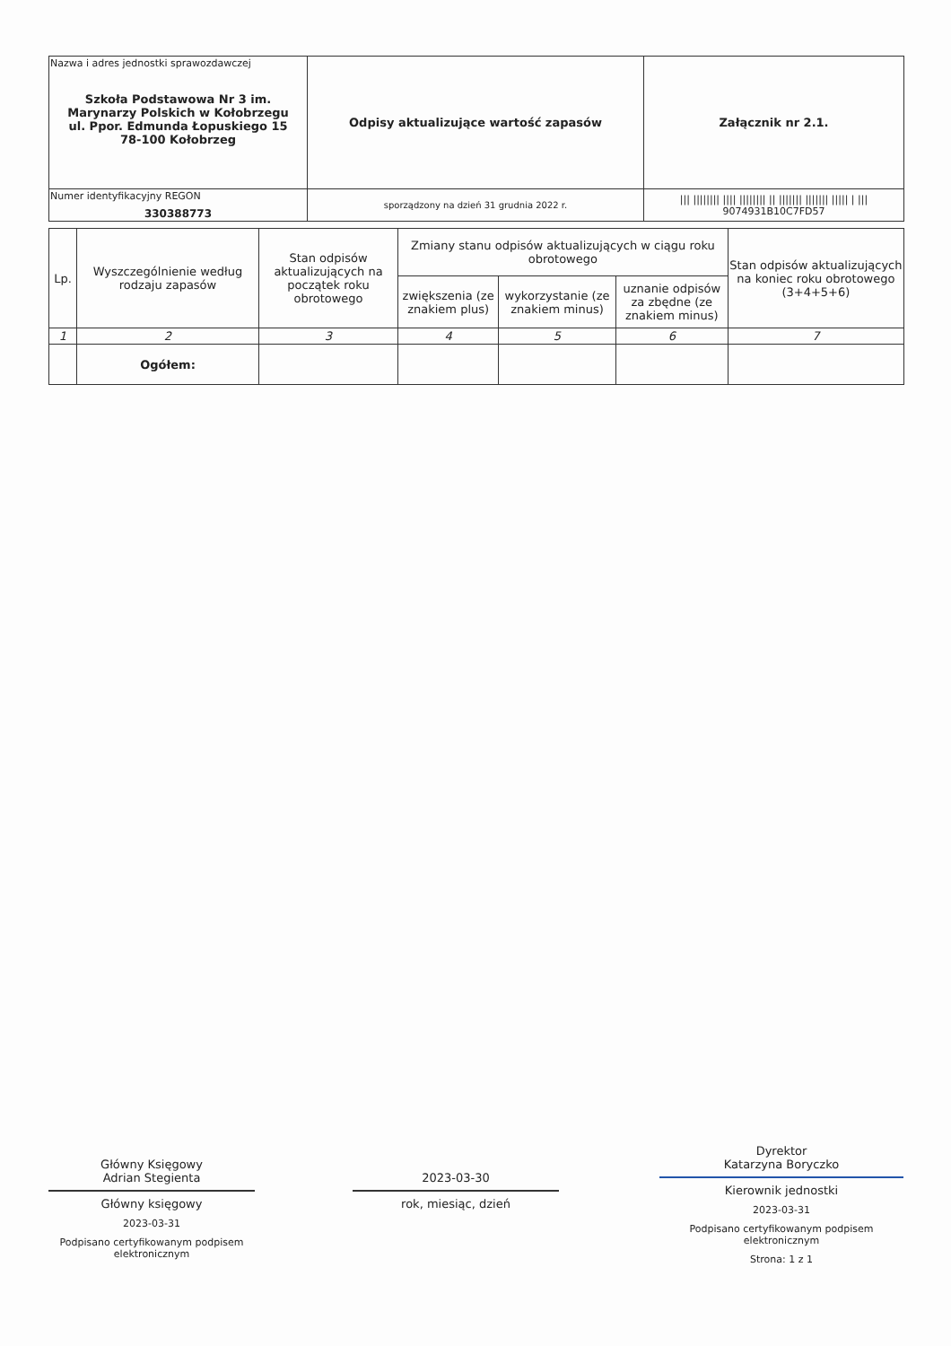| Nazwa i adres jednostki sprawozdawczej Szkoła Podstawowa Nr 3 im. Marynarzy Polskich w Kołobrzegu ul. Ppor. Edmunda Łopuskiego 15 78-100 Kołobrzeg | Odpisy aktualizujące wartość zapasów | Załącznik nr 2.1. |
| Numer identyfikacyjny REGON 330388773 | | /// //////// //// //////// // /////// /////// ///// / /// 9074931B10C7FD57 |
| | sporządzony na dzień 31 grudnia 2022 r. | |
| Lp. | Wyszczególnienie według rodzaju zapasów | Stan odpisów aktualizujących na początek roku obrotowego | Zmiany stanu odpisów aktualizujących w ciągu roku obrotowego | | | Stan odpisów aktualizujących na koniec roku obrotowego (3+4+5+6) |
| --- | --- | --- | --- | --- | --- | --- |
| | | | zwiększenia (ze znakiem plus) | wykorzystanie (ze znakiem minus) | uznanie odpisów za zbędne (ze znakiem minus) | |
| 1 | 2 | 3 | 4 | 5 | 6 | 7 |
| | Ogółem: | | | | | |
Główny Księgowy
Adrian Stegienta
Główny księgowy
2023-03-31
Podpisano certyfikowanym podpisem elektronicznym
2023-03-30
rok, miesiąc, dzień
Dyrektor
Katarzyna Boryczko
Kierownik jednostki
2023-03-31
Podpisano certyfikowanym podpisem elektronicznym
Strona: 1 z 1